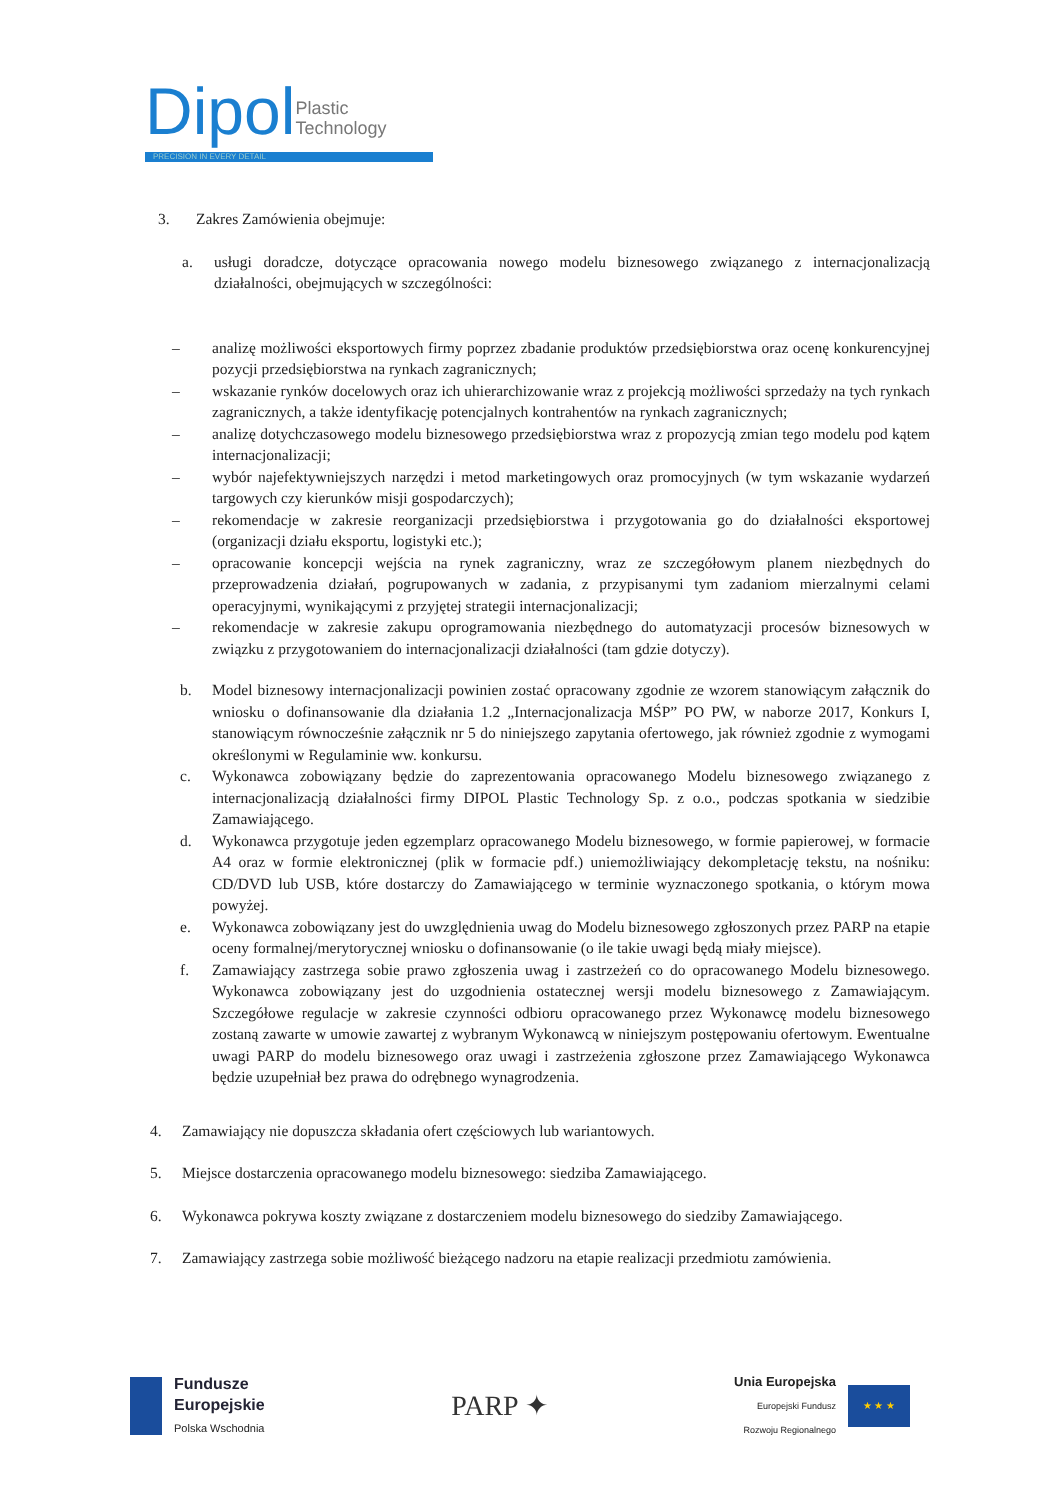Dipol Plastic
Technology
PRECISION IN EVERY DETAIL
3. Zakres Zamówienia obejmuje:
a. usługi doradcze, dotyczące opracowania nowego modelu biznesowego związanego z internacjonalizacją działalności, obejmujących w szczególności:
– analizę możliwości eksportowych firmy poprzez zbadanie produktów przedsiębiorstwa oraz ocenę konkurencyjnej pozycji przedsiębiorstwa na rynkach zagranicznych;
– wskazanie rynków docelowych oraz ich uhierarchizowanie wraz z projekcją możliwości sprzedaży na tych rynkach zagranicznych, a także identyfikację potencjalnych kontrahentów na rynkach zagranicznych;
– analizę dotychczasowego modelu biznesowego przedsiębiorstwa wraz z propozycją zmian tego modelu pod kątem internacjonalizacji;
– wybór najefektywniejszych narzędzi i metod marketingowych oraz promocyjnych (w tym wskazanie wydarzeń targowych czy kierunków misji gospodarczych);
– rekomendacje w zakresie reorganizacji przedsiębiorstwa i przygotowania go do działalności eksportowej (organizacji działu eksportu, logistyki etc.);
– opracowanie koncepcji wejścia na rynek zagraniczny, wraz ze szczegółowym planem niezbędnych do przeprowadzenia działań, pogrupowanych w zadania, z przypisanymi tym zadaniom mierzalnymi celami operacyjnymi, wynikającymi z przyjętej strategii internacjonalizacji;
– rekomendacje w zakresie zakupu oprogramowania niezbędnego do automatyzacji procesów biznesowych w związku z przygotowaniem do internacjonalizacji działalności (tam gdzie dotyczy).
b. Model biznesowy internacjonalizacji powinien zostać opracowany zgodnie ze wzorem stanowiącym załącznik do wniosku o dofinansowanie dla działania 1.2 „Internacjonalizacja MŚP” PO PW, w naborze 2017, Konkurs I, stanowiącym równocześnie załącznik nr 5 do niniejszego zapytania ofertowego, jak również zgodnie z wymogami określonymi w Regulaminie ww. konkursu.
c. Wykonawca zobowiązany będzie do zaprezentowania opracowanego Modelu biznesowego związanego z internacjonalizacją działalności firmy DIPOL Plastic Technology Sp. z o.o., podczas spotkania w siedzibie Zamawiającego.
d. Wykonawca przygotuje jeden egzemplarz opracowanego Modelu biznesowego, w formie papierowej, w formacie A4 oraz w formie elektronicznej (plik w formacie pdf.) uniemożliwiający dekompletację tekstu, na nośniku: CD/DVD lub USB, które dostarczy do Zamawiającego w terminie wyznaczonego spotkania, o którym mowa powyżej.
e. Wykonawca zobowiązany jest do uwzględnienia uwag do Modelu biznesowego zgłoszonych przez PARP na etapie oceny formalnej/merytorycznej wniosku o dofinansowanie (o ile takie uwagi będą miały miejsce).
f. Zamawiający zastrzega sobie prawo zgłoszenia uwag i zastrzeżeń co do opracowanego Modelu biznesowego. Wykonawca zobowiązany jest do uzgodnienia ostatecznej wersji modelu biznesowego z Zamawiającym. Szczegółowe regulacje w zakresie czynności odbioru opracowanego przez Wykonawcę modelu biznesowego zostaną zawarte w umowie zawartej z wybranym Wykonawcą w niniejszym postępowaniu ofertowym. Ewentualne uwagi PARP do modelu biznesowego oraz uwagi i zastrzeżenia zgłoszone przez Zamawiającego Wykonawca będzie uzupełniał bez prawa do odrębnego wynagrodzenia.
4. Zamawiający nie dopuszcza składania ofert częściowych lub wariantowych.
5. Miejsce dostarczenia opracowanego modelu biznesowego: siedziba Zamawiającego.
6. Wykonawca pokrywa koszty związane z dostarczeniem modelu biznesowego do siedziby Zamawiającego.
7. Zamawiający zastrzega sobie możliwość bieżącego nadzoru na etapie realizacji przedmiotu zamówienia.
Fundusze
Europejskie
Polska Wschodnia
PARP ✦
Unia Europejska
Europejski Fundusz
Rozwoju Regionalnego
★ ★ ★